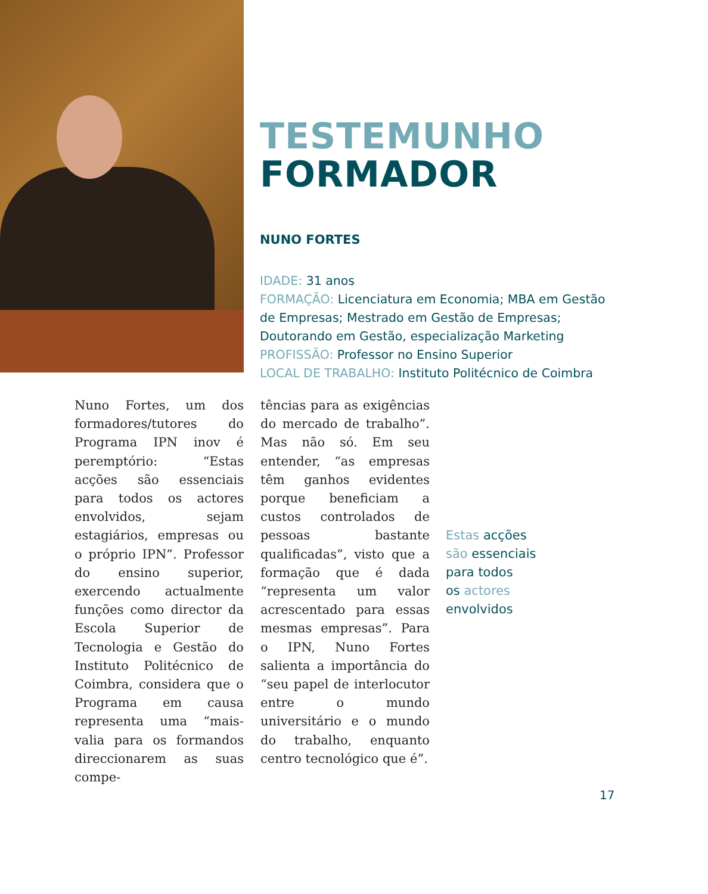TESTEMUNHO
FORMADOR
NUNO FORTES
IDADE: 31 anos
FORMAÇÃO: Licenciatura em Economia; MBA em Gestão de Empresas; Mestrado em Gestão de Empresas; Doutorando em Gestão, especialização Marketing
PROFISSÃO: Professor no Ensino Superior
LOCAL DE TRABALHO: Instituto Politécnico de Coimbra
Nuno Fortes, um dos formadores/tutores do Programa IPN inov é peremptório: “Estas acções são essenciais para todos os actores envolvidos, sejam estagiários, empresas ou o próprio IPN”. Professor do ensino superior, exercendo actualmente funções como director da Escola Superior de Tecnologia e Gestão do Instituto Politécnico de Coimbra, considera que o Programa em causa representa uma “mais-valia para os formandos direccionarem as suas compe-
tências para as exigências do mercado de trabalho”. Mas não só. Em seu entender, “as empresas têm ganhos evidentes porque beneficiam a custos controlados de pessoas bastante qualificadas”, visto que a formação que é dada “representa um valor acrescentado para essas mesmas empresas”. Para o IPN, Nuno Fortes salienta a importância do “seu papel de interlocutor entre o mundo universitário e o mundo do trabalho, enquanto centro tecnológico que é”.
Estas acções
são essenciais
para todos
os actores
envolvidos
17